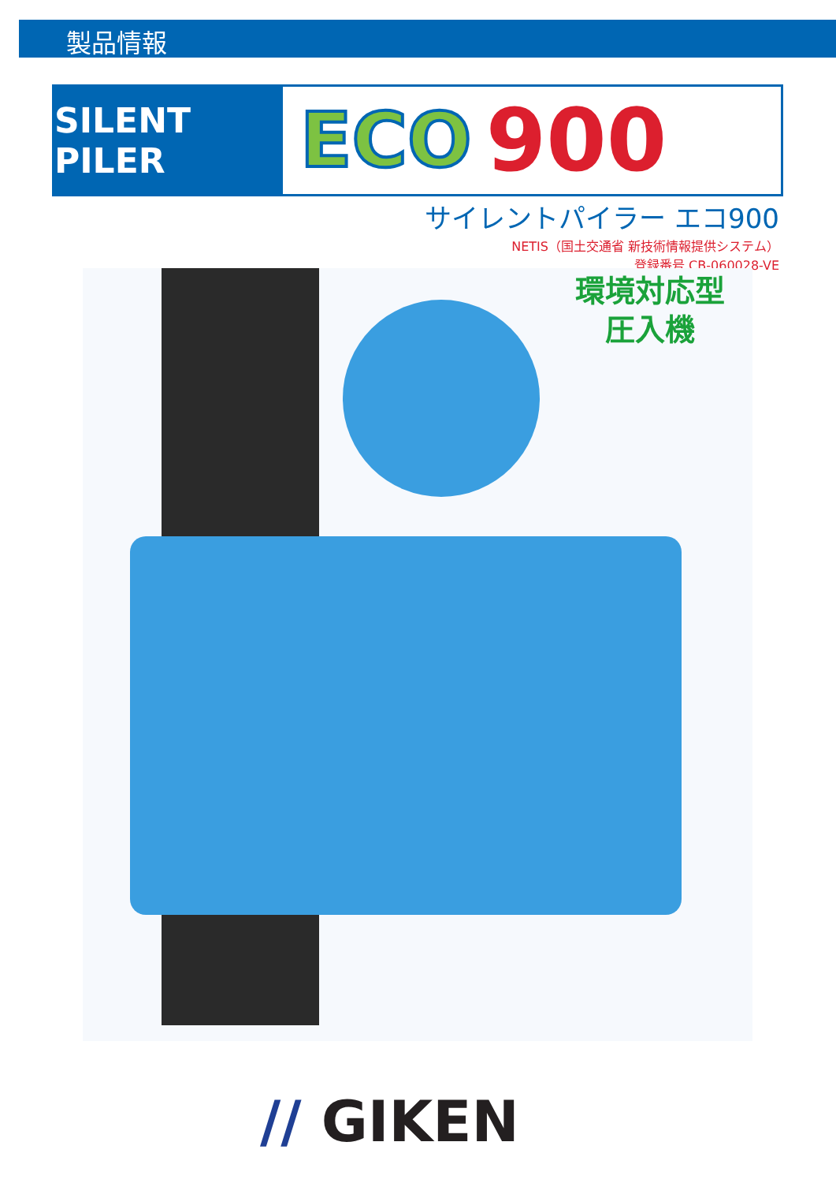製品情報
SILENT PILER
ECO 900
サイレントパイラー エコ900
NETIS（国土交通省 新技術情報提供システム）
登録番号 CB-060028-VE
環境対応型
圧入機
// GIKEN